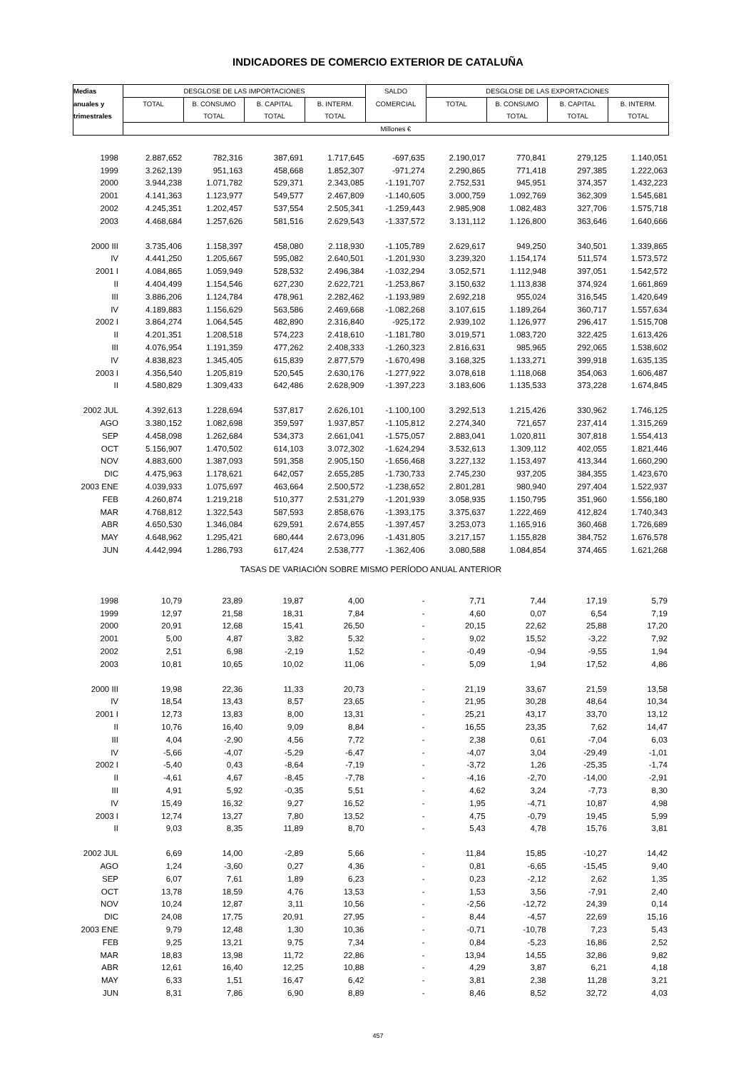INDICADORES DE COMERCIO EXTERIOR DE CATALUÑA
| Medias | DESGLOSE DE LAS IMPORTACIONES | | | | SALDO | DESGLOSE DE LAS EXPORTACIONES | | | |
| anuales y | TOTAL | B. CONSUMO | B. CAPITAL | B. INTERM. | COMERCIAL | TOTAL | B. CONSUMO | B. CAPITAL | B. INTERM. |
| trimestrales | | TOTAL | TOTAL | TOTAL | | | TOTAL | TOTAL | TOTAL |
| | Millones € | | | | | | | | |
| 1998 | 2.887,652 | 782,316 | 387,691 | 1.717,645 | -697,635 | 2.190,017 | 770,841 | 279,125 | 1.140,051 |
| 1999 | 3.262,139 | 951,163 | 458,668 | 1.852,307 | -971,274 | 2.290,865 | 771,418 | 297,385 | 1.222,063 |
| 2000 | 3.944,238 | 1.071,782 | 529,371 | 2.343,085 | -1.191,707 | 2.752,531 | 945,951 | 374,357 | 1.432,223 |
| 2001 | 4.141,363 | 1.123,977 | 549,577 | 2.467,809 | -1.140,605 | 3.000,759 | 1.092,769 | 362,309 | 1.545,681 |
| 2002 | 4.245,351 | 1.202,457 | 537,554 | 2.505,341 | -1.259,443 | 2.985,908 | 1.082,483 | 327,706 | 1.575,718 |
| 2003 | 4.468,684 | 1.257,626 | 581,516 | 2.629,543 | -1.337,572 | 3.131,112 | 1.126,800 | 363,646 | 1.640,666 |
| 2000 III | 3.735,406 | 1.158,397 | 458,080 | 2.118,930 | -1.105,789 | 2.629,617 | 949,250 | 340,501 | 1.339,865 |
| IV | 4.441,250 | 1.205,667 | 595,082 | 2.640,501 | -1.201,930 | 3.239,320 | 1.154,174 | 511,574 | 1.573,572 |
| 2001 I | 4.084,865 | 1.059,949 | 528,532 | 2.496,384 | -1.032,294 | 3.052,571 | 1.112,948 | 397,051 | 1.542,572 |
| II | 4.404,499 | 1.154,546 | 627,230 | 2.622,721 | -1.253,867 | 3.150,632 | 1.113,838 | 374,924 | 1.661,869 |
| III | 3.886,206 | 1.124,784 | 478,961 | 2.282,462 | -1.193,989 | 2.692,218 | 955,024 | 316,545 | 1.420,649 |
| IV | 4.189,883 | 1.156,629 | 563,586 | 2.469,668 | -1.082,268 | 3.107,615 | 1.189,264 | 360,717 | 1.557,634 |
| 2002 I | 3.864,274 | 1.064,545 | 482,890 | 2.316,840 | -925,172 | 2.939,102 | 1.126,977 | 296,417 | 1.515,708 |
| II | 4.201,351 | 1.208,518 | 574,223 | 2.418,610 | -1.181,780 | 3.019,571 | 1.083,720 | 322,425 | 1.613,426 |
| III | 4.076,954 | 1.191,359 | 477,262 | 2.408,333 | -1.260,323 | 2.816,631 | 985,965 | 292,065 | 1.538,602 |
| IV | 4.838,823 | 1.345,405 | 615,839 | 2.877,579 | -1.670,498 | 3.168,325 | 1.133,271 | 399,918 | 1.635,135 |
| 2003 I | 4.356,540 | 1.205,819 | 520,545 | 2.630,176 | -1.277,922 | 3.078,618 | 1.118,068 | 354,063 | 1.606,487 |
| II | 4.580,829 | 1.309,433 | 642,486 | 2.628,909 | -1.397,223 | 3.183,606 | 1.135,533 | 373,228 | 1.674,845 |
| 2002 JUL | 4.392,613 | 1.228,694 | 537,817 | 2.626,101 | -1.100,100 | 3.292,513 | 1.215,426 | 330,962 | 1.746,125 |
| AGO | 3.380,152 | 1.082,698 | 359,597 | 1.937,857 | -1.105,812 | 2.274,340 | 721,657 | 237,414 | 1.315,269 |
| SEP | 4.458,098 | 1.262,684 | 534,373 | 2.661,041 | -1.575,057 | 2.883,041 | 1.020,811 | 307,818 | 1.554,413 |
| OCT | 5.156,907 | 1.470,502 | 614,103 | 3.072,302 | -1.624,294 | 3.532,613 | 1.309,112 | 402,055 | 1.821,446 |
| NOV | 4.883,600 | 1.387,093 | 591,358 | 2.905,150 | -1.656,468 | 3.227,132 | 1.153,497 | 413,344 | 1.660,290 |
| DIC | 4.475,963 | 1.178,621 | 642,057 | 2.655,285 | -1.730,733 | 2.745,230 | 937,205 | 384,355 | 1.423,670 |
| 2003 ENE | 4.039,933 | 1.075,697 | 463,664 | 2.500,572 | -1.238,652 | 2.801,281 | 980,940 | 297,404 | 1.522,937 |
| FEB | 4.260,874 | 1.219,218 | 510,377 | 2.531,279 | -1.201,939 | 3.058,935 | 1.150,795 | 351,960 | 1.556,180 |
| MAR | 4.768,812 | 1.322,543 | 587,593 | 2.858,676 | -1.393,175 | 3.375,637 | 1.222,469 | 412,824 | 1.740,343 |
| ABR | 4.650,530 | 1.346,084 | 629,591 | 2.674,855 | -1.397,457 | 3.253,073 | 1.165,916 | 360,468 | 1.726,689 |
| MAY | 4.648,962 | 1.295,421 | 680,444 | 2.673,096 | -1.431,805 | 3.217,157 | 1.155,828 | 384,752 | 1.676,578 |
| JUN | 4.442,994 | 1.286,793 | 617,424 | 2.538,777 | -1.362,406 | 3.080,588 | 1.084,854 | 374,465 | 1.621,268 |
| TASAS DE VARIACIÓN SOBRE MISMO PERÍODO ANUAL ANTERIOR | | | | | | | | | |
| 1998 | 10,79 | 23,89 | 19,87 | 4,00 | - | 7,71 | 7,44 | 17,19 | 5,79 |
| 1999 | 12,97 | 21,58 | 18,31 | 7,84 | - | 4,60 | 0,07 | 6,54 | 7,19 |
| 2000 | 20,91 | 12,68 | 15,41 | 26,50 | - | 20,15 | 22,62 | 25,88 | 17,20 |
| 2001 | 5,00 | 4,87 | 3,82 | 5,32 | - | 9,02 | 15,52 | -3,22 | 7,92 |
| 2002 | 2,51 | 6,98 | -2,19 | 1,52 | - | -0,49 | -0,94 | -9,55 | 1,94 |
| 2003 | 10,81 | 10,65 | 10,02 | 11,06 | - | 5,09 | 1,94 | 17,52 | 4,86 |
| 2000 III | 19,98 | 22,36 | 11,33 | 20,73 | - | 21,19 | 33,67 | 21,59 | 13,58 |
| IV | 18,54 | 13,43 | 8,57 | 23,65 | - | 21,95 | 30,28 | 48,64 | 10,34 |
| 2001 I | 12,73 | 13,83 | 8,00 | 13,31 | - | 25,21 | 43,17 | 33,70 | 13,12 |
| II | 10,76 | 16,40 | 9,09 | 8,84 | - | 16,55 | 23,35 | 7,62 | 14,47 |
| III | 4,04 | -2,90 | 4,56 | 7,72 | - | 2,38 | 0,61 | -7,04 | 6,03 |
| IV | -5,66 | -4,07 | -5,29 | -6,47 | - | -4,07 | 3,04 | -29,49 | -1,01 |
| 2002 I | -5,40 | 0,43 | -8,64 | -7,19 | - | -3,72 | 1,26 | -25,35 | -1,74 |
| II | -4,61 | 4,67 | -8,45 | -7,78 | - | -4,16 | -2,70 | -14,00 | -2,91 |
| III | 4,91 | 5,92 | -0,35 | 5,51 | - | 4,62 | 3,24 | -7,73 | 8,30 |
| IV | 15,49 | 16,32 | 9,27 | 16,52 | - | 1,95 | -4,71 | 10,87 | 4,98 |
| 2003 I | 12,74 | 13,27 | 7,80 | 13,52 | - | 4,75 | -0,79 | 19,45 | 5,99 |
| II | 9,03 | 8,35 | 11,89 | 8,70 | - | 5,43 | 4,78 | 15,76 | 3,81 |
| 2002 JUL | 6,69 | 14,00 | -2,89 | 5,66 | - | 11,84 | 15,85 | -10,27 | 14,42 |
| AGO | 1,24 | -3,60 | 0,27 | 4,36 | - | 0,81 | -6,65 | -15,45 | 9,40 |
| SEP | 6,07 | 7,61 | 1,89 | 6,23 | - | 0,23 | -2,12 | 2,62 | 1,35 |
| OCT | 13,78 | 18,59 | 4,76 | 13,53 | - | 1,53 | 3,56 | -7,91 | 2,40 |
| NOV | 10,24 | 12,87 | 3,11 | 10,56 | - | -2,56 | -12,72 | 24,39 | 0,14 |
| DIC | 24,08 | 17,75 | 20,91 | 27,95 | - | 8,44 | -4,57 | 22,69 | 15,16 |
| 2003 ENE | 9,79 | 12,48 | 1,30 | 10,36 | - | -0,71 | -10,78 | 7,23 | 5,43 |
| FEB | 9,25 | 13,21 | 9,75 | 7,34 | - | 0,84 | -5,23 | 16,86 | 2,52 |
| MAR | 18,83 | 13,98 | 11,72 | 22,86 | - | 13,94 | 14,55 | 32,86 | 9,82 |
| ABR | 12,61 | 16,40 | 12,25 | 10,88 | - | 4,29 | 3,87 | 6,21 | 4,18 |
| MAY | 6,33 | 1,51 | 16,47 | 6,42 | - | 3,81 | 2,38 | 11,28 | 3,21 |
| JUN | 8,31 | 7,86 | 6,90 | 8,89 | - | 8,46 | 8,52 | 32,72 | 4,03 |
457